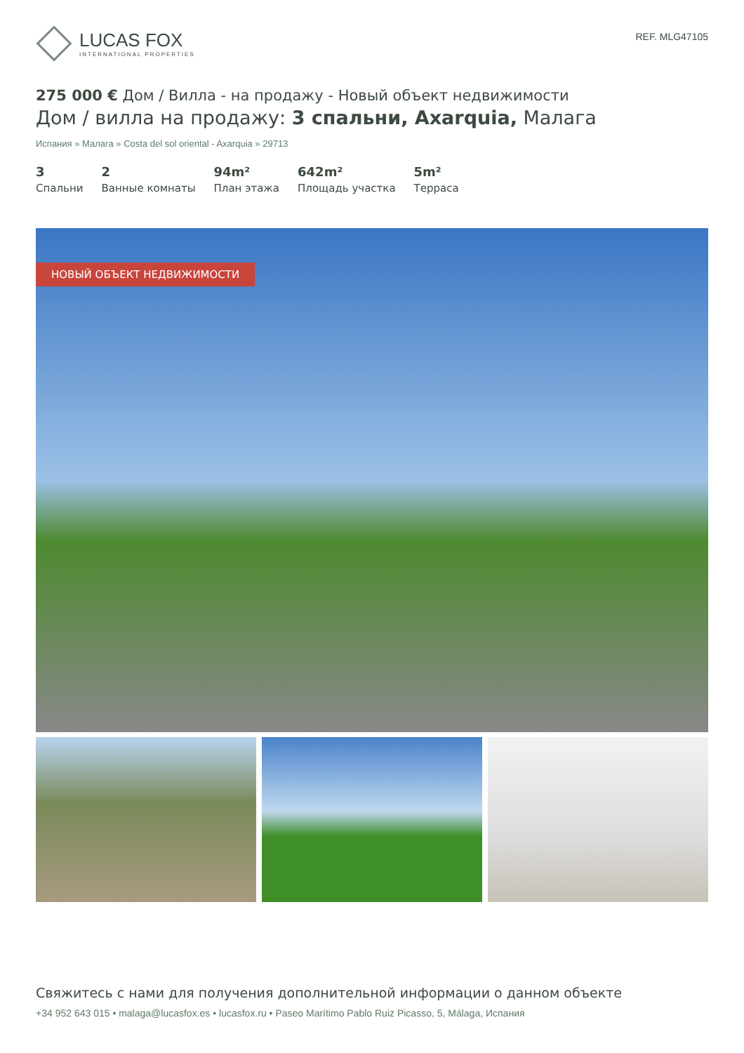LUCAS FOX
INTERNATIONAL PROPERTIES
REF. MLG47105
275 000 € Дом / Вилла - на продажу - Новый объект недвижимости
Дом / вилла на продажу: 3 спальни, Axarquia, Малага
Испания » Малага » Costa del sol oriental - Axarquia » 29713
3
Спальни
2
Ванные комнаты
94m²
План этажа
642m²
Площадь участка
5m²
Терраса
НОВЫЙ ОБЪЕКТ НЕДВИЖИМОСТИ
Свяжитесь с нами для получения дополнительной информации о данном объекте
+34 952 643 015 • malaga@lucasfox.es • lucasfox.ru • Paseo Marítimo Pablo Ruiz Picasso, 5, Málaga, Испания